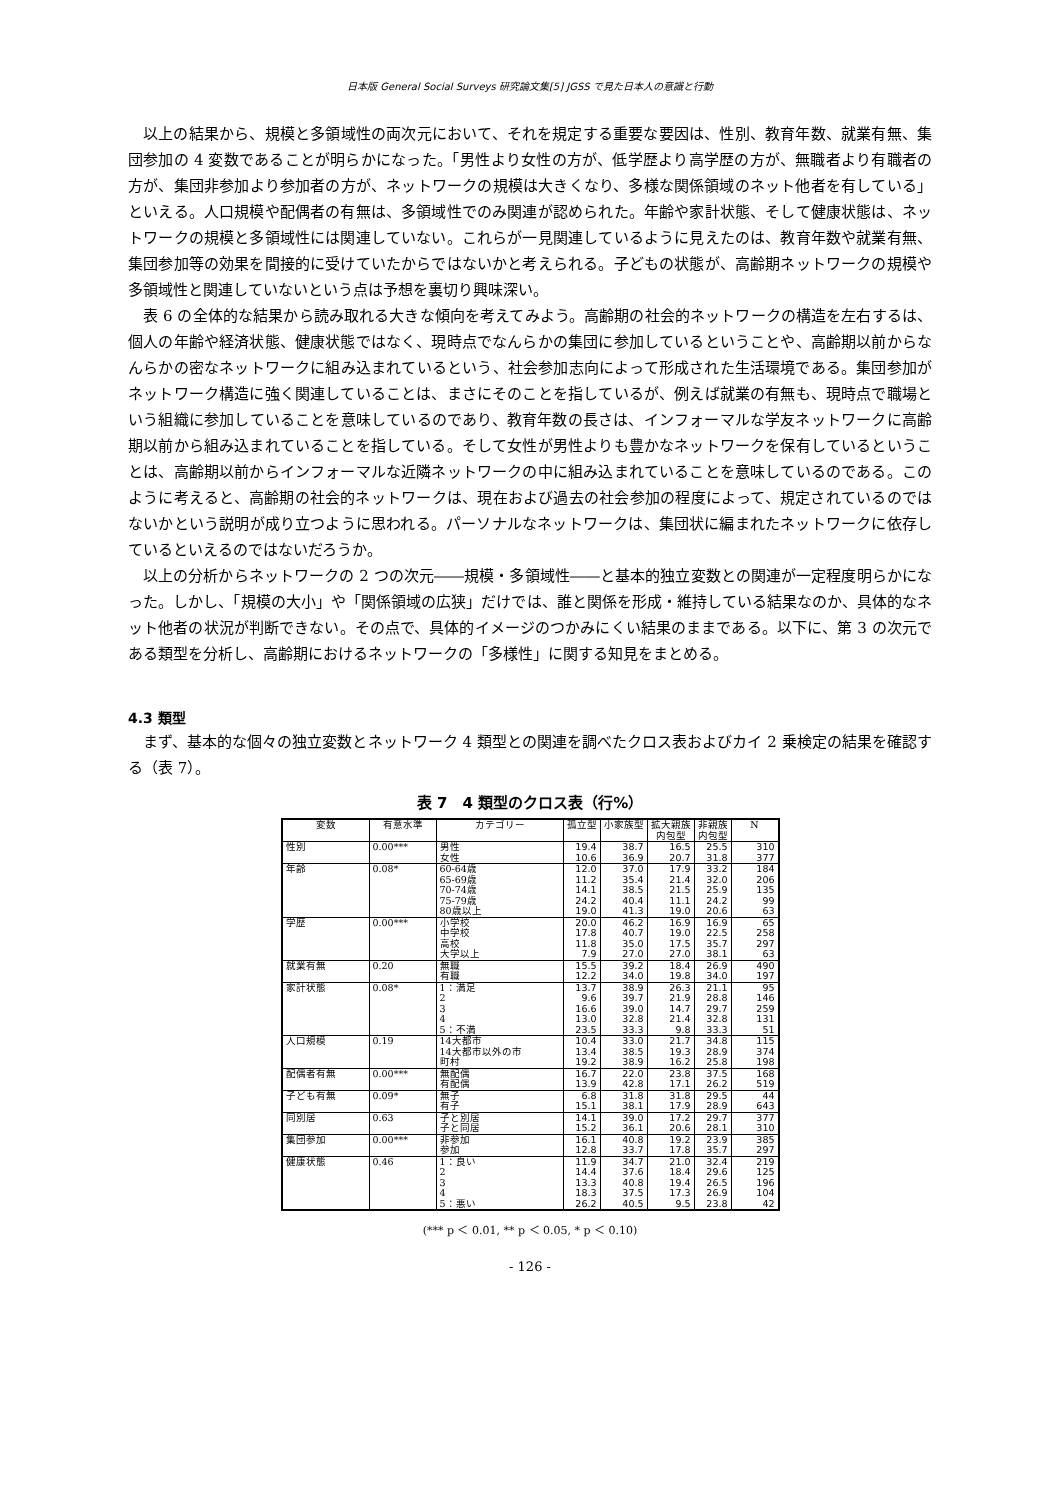日本版 General Social Surveys 研究論文集[5] JGSS で見た日本人の意識と行動
以上の結果から、規模と多領域性の両次元において、それを規定する重要な要因は、性別、教育年数、就業有無、集団参加の 4 変数であることが明らかになった。「男性より女性の方が、低学歴より高学歴の方が、無職者より有職者の方が、集団非参加より参加者の方が、ネットワークの規模は大きくなり、多様な関係領域のネット他者を有している」といえる。人口規模や配偶者の有無は、多領域性でのみ関連が認められた。年齢や家計状態、そして健康状態は、ネットワークの規模と多領域性には関連していない。これらが一見関連しているように見えたのは、教育年数や就業有無、集団参加等の効果を間接的に受けていたからではないかと考えられる。子どもの状態が、高齢期ネットワークの規模や多領域性と関連していないという点は予想を裏切り興味深い。
表 6 の全体的な結果から読み取れる大きな傾向を考えてみよう。高齢期の社会的ネットワークの構造を左右するは、個人の年齢や経済状態、健康状態ではなく、現時点でなんらかの集団に参加しているということや、高齢期以前からなんらかの密なネットワークに組み込まれているという、社会参加志向によって形成された生活環境である。集団参加がネットワーク構造に強く関連していることは、まさにそのことを指しているが、例えば就業の有無も、現時点で職場という組織に参加していることを意味しているのであり、教育年数の長さは、インフォーマルな学友ネットワークに高齢期以前から組み込まれていることを指している。そして女性が男性よりも豊かなネットワークを保有しているということは、高齢期以前からインフォーマルな近隣ネットワークの中に組み込まれていることを意味しているのである。このように考えると、高齢期の社会的ネットワークは、現在および過去の社会参加の程度によって、規定されているのではないかという説明が成り立つように思われる。パーソナルなネットワークは、集団状に編まれたネットワークに依存しているといえるのではないだろうか。
以上の分析からネットワークの 2 つの次元――規模・多領域性――と基本的独立変数との関連が一定程度明らかになった。しかし、「規模の大小」や「関係領域の広狭」だけでは、誰と関係を形成・維持している結果なのか、具体的なネット他者の状況が判断できない。その点で、具体的イメージのつかみにくい結果のままである。以下に、第 3 の次元である類型を分析し、高齢期におけるネットワークの「多様性」に関する知見をまとめる。
4.3 類型
まず、基本的な個々の独立変数とネットワーク 4 類型との関連を調べたクロス表およびカイ 2 乗検定の結果を確認する（表 7）。
表 7　4 類型のクロス表（行%）
| 変数 | 有意水準 | カテゴリー | 孤立型 | 小家族型 | 拡大親族 内包型 | 非親族 内包型 | N |
| --- | --- | --- | --- | --- | --- | --- | --- |
| 性別 | 0.00*** | 男性 | 19.4 | 38.7 | 16.5 | 25.5 | 310 |
| | | 女性 | 10.6 | 36.9 | 20.7 | 31.8 | 377 |
| 年齢 | 0.08* | 60-64歳 | 12.0 | 37.0 | 17.9 | 33.2 | 184 |
| | | 65-69歳 | 11.2 | 35.4 | 21.4 | 32.0 | 206 |
| | | 70-74歳 | 14.1 | 38.5 | 21.5 | 25.9 | 135 |
| | | 75-79歳 | 24.2 | 40.4 | 11.1 | 24.2 | 99 |
| | | 80歳以上 | 19.0 | 41.3 | 19.0 | 20.6 | 63 |
| 学歴 | 0.00*** | 小学校 | 20.0 | 46.2 | 16.9 | 16.9 | 65 |
| | | 中学校 | 17.8 | 40.7 | 19.0 | 22.5 | 258 |
| | | 高校 | 11.8 | 35.0 | 17.5 | 35.7 | 297 |
| | | 大学以上 | 7.9 | 27.0 | 27.0 | 38.1 | 63 |
| 就業有無 | 0.20 | 無職 | 15.5 | 39.2 | 18.4 | 26.9 | 490 |
| | | 有職 | 12.2 | 34.0 | 19.8 | 34.0 | 197 |
| 家計状態 | 0.08* | 1：満足 | 13.7 | 38.9 | 26.3 | 21.1 | 95 |
| | | 2 | 9.6 | 39.7 | 21.9 | 28.8 | 146 |
| | | 3 | 16.6 | 39.0 | 14.7 | 29.7 | 259 |
| | | 4 | 13.0 | 32.8 | 21.4 | 32.8 | 131 |
| | | 5：不満 | 23.5 | 33.3 | 9.8 | 33.3 | 51 |
| 人口規模 | 0.19 | 14大都市 | 10.4 | 33.0 | 21.7 | 34.8 | 115 |
| | | 14大都市以外の市 | 13.4 | 38.5 | 19.3 | 28.9 | 374 |
| | | 町村 | 19.2 | 38.9 | 16.2 | 25.8 | 198 |
| 配偶者有無 | 0.00*** | 無配偶 | 16.7 | 22.0 | 23.8 | 37.5 | 168 |
| | | 有配偶 | 13.9 | 42.8 | 17.1 | 26.2 | 519 |
| 子ども有無 | 0.09* | 無子 | 6.8 | 31.8 | 31.8 | 29.5 | 44 |
| | | 有子 | 15.1 | 38.1 | 17.9 | 28.9 | 643 |
| 同別居 | 0.63 | 子と別居 | 14.1 | 39.0 | 17.2 | 29.7 | 377 |
| | | 子と同居 | 15.2 | 36.1 | 20.6 | 28.1 | 310 |
| 集団参加 | 0.00*** | 非参加 | 16.1 | 40.8 | 19.2 | 23.9 | 385 |
| | | 参加 | 12.8 | 33.7 | 17.8 | 35.7 | 297 |
| 健康状態 | 0.46 | 1：良い | 11.9 | 34.7 | 21.0 | 32.4 | 219 |
| | | 2 | 14.4 | 37.6 | 18.4 | 29.6 | 125 |
| | | 3 | 13.3 | 40.8 | 19.4 | 26.5 | 196 |
| | | 4 | 18.3 | 37.5 | 17.3 | 26.9 | 104 |
| | | 5：悪い | 26.2 | 40.5 | 9.5 | 23.8 | 42 |
(*** p ＜ 0.01, ** p ＜ 0.05, * p ＜ 0.10)
- 126 -